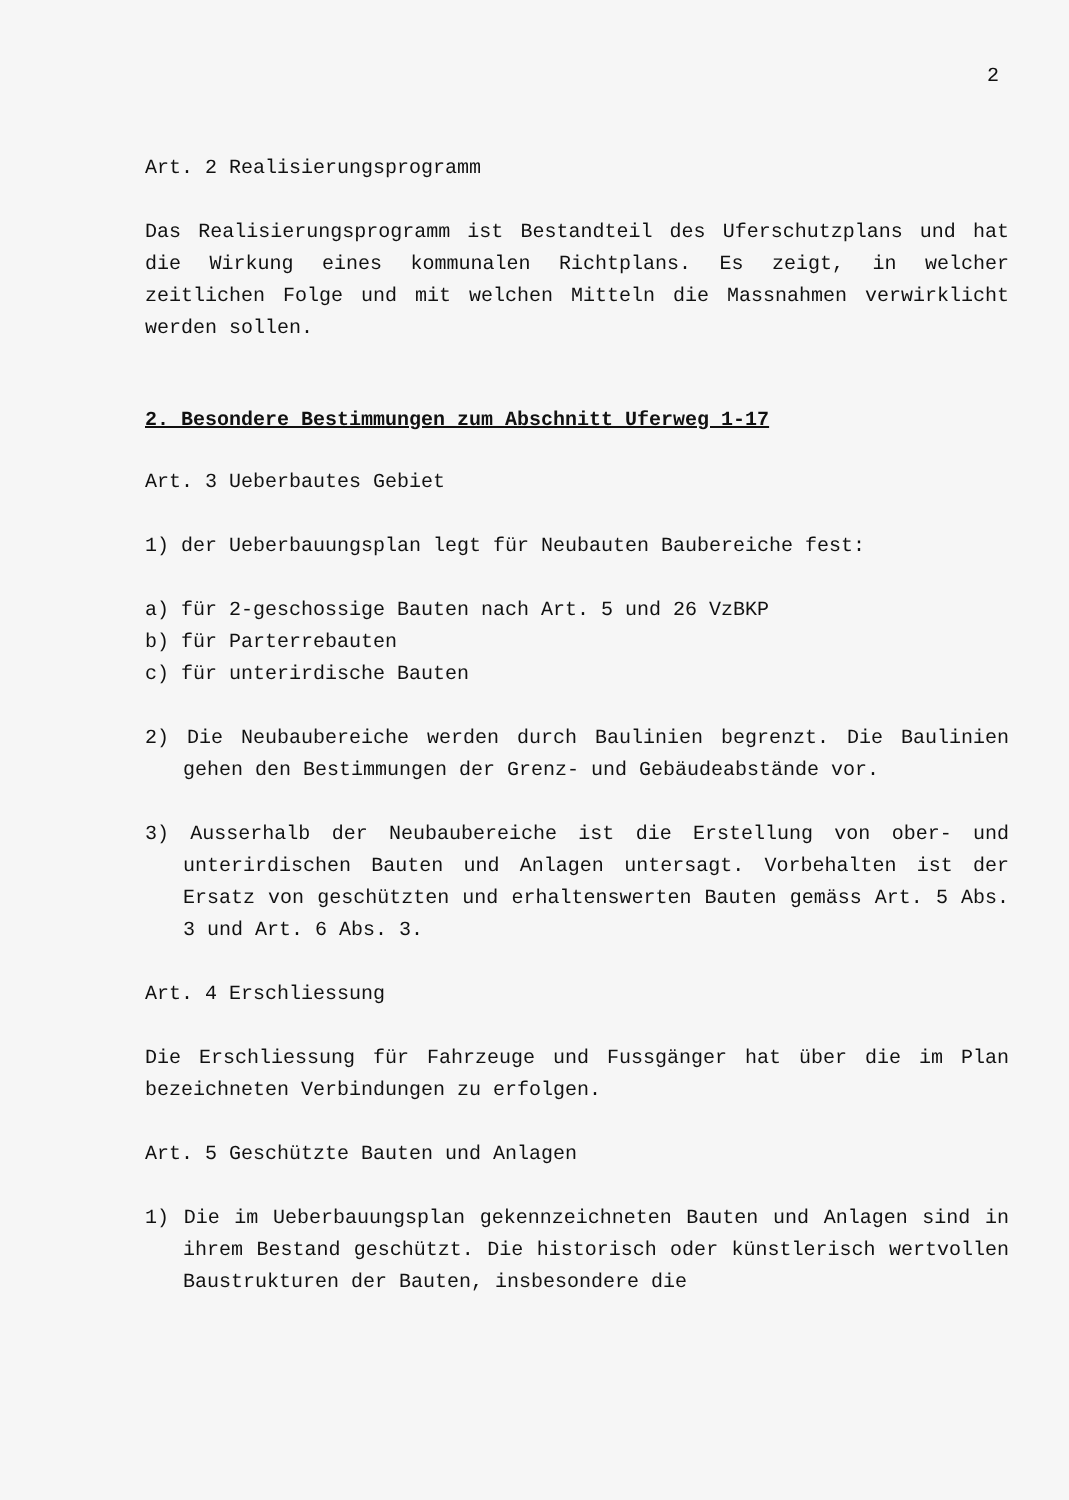2
Art. 2 Realisierungsprogramm
Das Realisierungsprogramm ist Bestandteil des Uferschutzplans und hat die Wirkung eines kommunalen Richtplans. Es zeigt, in welcher zeitlichen Folge und mit welchen Mitteln die Massnahmen verwirklicht werden sollen.
2. Besondere Bestimmungen zum Abschnitt Uferweg 1-17
Art. 3 Ueberbautes Gebiet
1) der Ueberbauungsplan legt für Neubauten Baubereiche fest:
a) für 2-geschossige Bauten nach Art. 5 und 26 VzBKP
b) für Parterrebauten
c) für unterirdische Bauten
2) Die Neubaubereiche werden durch Baulinien begrenzt. Die Baulinien gehen den Bestimmungen der Grenz- und Gebäudeabstände vor.
3) Ausserhalb der Neubaubereiche ist die Erstellung von ober- und unterirdischen Bauten und Anlagen untersagt. Vorbehalten ist der Ersatz von geschützten und erhaltenswerten Bauten gemäss Art. 5 Abs. 3 und Art. 6 Abs. 3.
Art. 4 Erschliessung
Die Erschliessung für Fahrzeuge und Fussgänger hat über die im Plan bezeichneten Verbindungen zu erfolgen.
Art. 5 Geschützte Bauten und Anlagen
1) Die im Ueberbauungsplan gekennzeichneten Bauten und Anlagen sind in ihrem Bestand geschützt. Die historisch oder künstlerisch wertvollen Baustrukturen der Bauten, insbesondere die